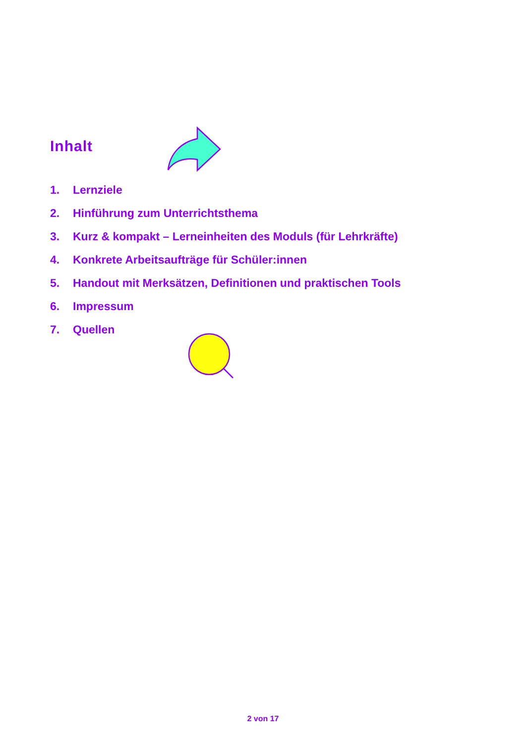Inhalt
1. Lernziele
2. Hinführung zum Unterrichtsthema
3. Kurz & kompakt – Lerneinheiten des Moduls (für Lehrkräfte)
4. Konkrete Arbeitsaufträge für Schüler:innen
5. Handout mit Merksätzen, Definitionen und praktischen Tools
6. Impressum
7. Quellen
2 von 17